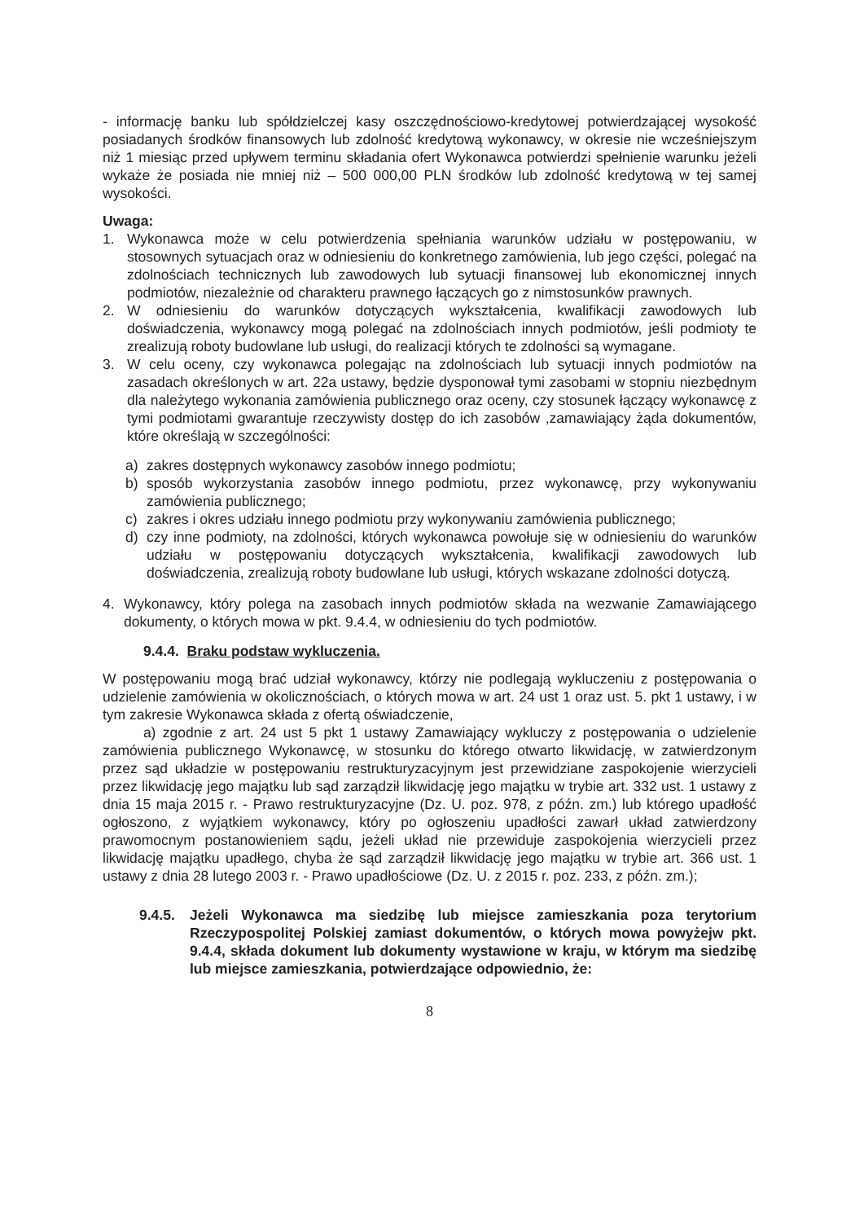- informację banku lub spółdzielczej kasy oszczędnościowo-kredytowej potwierdzającej wysokość posiadanych środków finansowych lub zdolność kredytową wykonawcy, w okresie nie wcześniejszym niż 1 miesiąc przed upływem terminu składania ofert Wykonawca potwierdzi spełnienie warunku jeżeli wykaże że posiada nie mniej niż – 500 000,00 PLN środków lub zdolność kredytową w tej samej wysokości.
Uwaga:
1. Wykonawca może w celu potwierdzenia spełniania warunków udziału w postępowaniu, w stosownych sytuacjach oraz w odniesieniu do konkretnego zamówienia, lub jego części, polegać na zdolnościach technicznych lub zawodowych lub sytuacji finansowej lub ekonomicznej innych podmiotów, niezależnie od charakteru prawnego łączących go z nimstosunków prawnych.
2. W odniesieniu do warunków dotyczących wykształcenia, kwalifikacji zawodowych lub doświadczenia, wykonawcy mogą polegać na zdolnościach innych podmiotów, jeśli podmioty te zrealizują roboty budowlane lub usługi, do realizacji których te zdolności są wymagane.
3. W celu oceny, czy wykonawca polegając na zdolnościach lub sytuacji innych podmiotów na zasadach określonych w art. 22a ustawy, będzie dysponował tymi zasobami w stopniu niezbędnym dla należytego wykonania zamówienia publicznego oraz oceny, czy stosunek łączący wykonawcę z tymi podmiotami gwarantuje rzeczywisty dostęp do ich zasobów ,zamawiający żąda dokumentów, które określają w szczególności:
a) zakres dostępnych wykonawcy zasobów innego podmiotu;
b) sposób wykorzystania zasobów innego podmiotu, przez wykonawcę, przy wykonywaniu zamówienia publicznego;
c) zakres i okres udziału innego podmiotu przy wykonywaniu zamówienia publicznego;
d) czy inne podmioty, na zdolności, których wykonawca powołuje się w odniesieniu do warunków udziału w postępowaniu dotyczących wykształcenia, kwalifikacji zawodowych lub doświadczenia, zrealizują roboty budowlane lub usługi, których wskazane zdolności dotyczą.
4. Wykonawcy, który polega na zasobach innych podmiotów składa na wezwanie Zamawiającego dokumenty, o których mowa w pkt. 9.4.4, w odniesieniu do tych podmiotów.
9.4.4. Braku podstaw wykluczenia.
W postępowaniu mogą brać udział wykonawcy, którzy nie podlegają wykluczeniu z postępowania o udzielenie zamówienia w okolicznościach, o których mowa w art. 24 ust 1 oraz ust. 5. pkt 1 ustawy, i w tym zakresie Wykonawca składa z ofertą oświadczenie,
a) zgodnie z art. 24 ust 5 pkt 1 ustawy Zamawiający wykluczy z postępowania o udzielenie zamówienia publicznego Wykonawcę, w stosunku do którego otwarto likwidację, w zatwierdzonym przez sąd układzie w postępowaniu restrukturyzacyjnym jest przewidziane zaspokojenie wierzycieli przez likwidację jego majątku lub sąd zarządził likwidację jego majątku w trybie art. 332 ust. 1 ustawy z dnia 15 maja 2015 r. - Prawo restrukturyzacyjne (Dz. U. poz. 978, z późn. zm.) lub którego upadłość ogłoszono, z wyjątkiem wykonawcy, który po ogłoszeniu upadłości zawarł układ zatwierdzony prawomocnym postanowieniem sądu, jeżeli układ nie przewiduje zaspokojenia wierzycieli przez likwidację majątku upadłego, chyba że sąd zarządził likwidację jego majątku w trybie art. 366 ust. 1 ustawy z dnia 28 lutego 2003 r. - Prawo upadłościowe (Dz. U. z 2015 r. poz. 233, z późn. zm.);
9.4.5.
Jeżeli Wykonawca ma siedzibę lub miejsce zamieszkania poza terytorium Rzeczypospolitej Polskiej zamiast dokumentów, o których mowa powyżejw pkt. 9.4.4, składa dokument lub dokumenty wystawione w kraju, w którym ma siedzibę lub miejsce zamieszkania, potwierdzające odpowiednio, że:
8